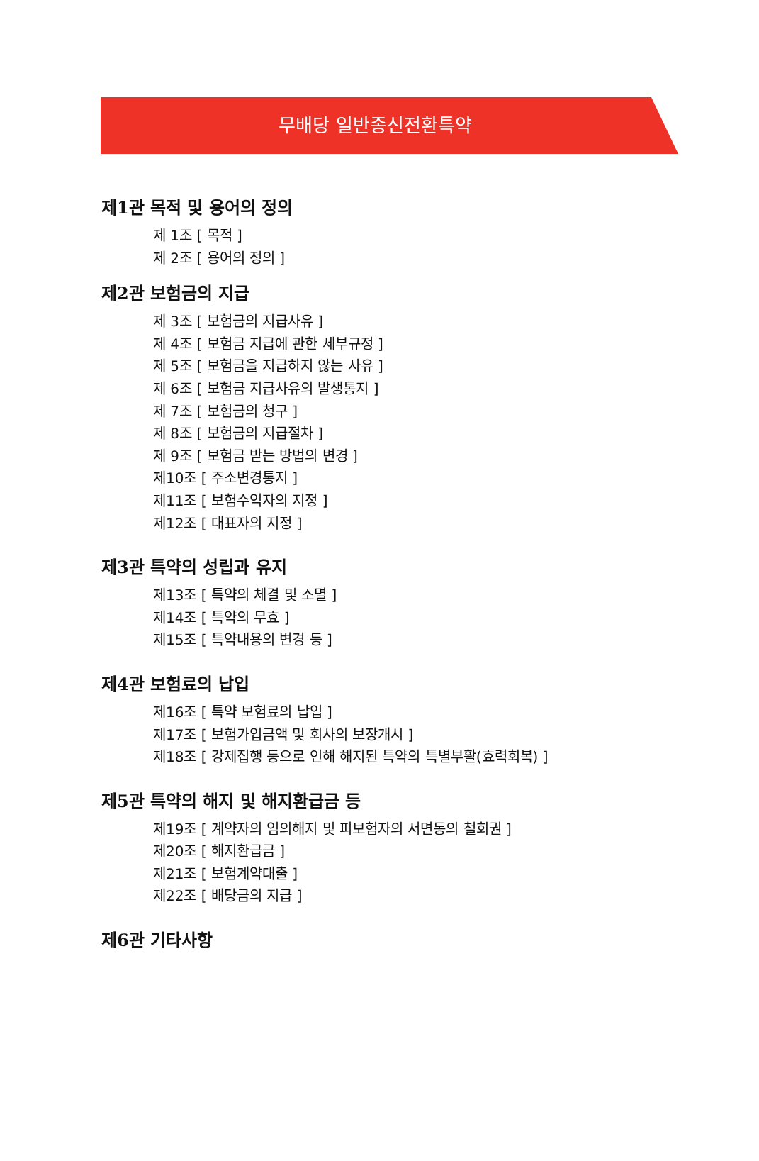무배당 일반종신전환특약
제1관 목적 및 용어의 정의
제 1조 [ 목적 ]
제 2조 [ 용어의 정의 ]
제2관 보험금의 지급
제 3조 [ 보험금의 지급사유 ]
제 4조 [ 보험금 지급에 관한 세부규정 ]
제 5조 [ 보험금을 지급하지 않는 사유 ]
제 6조 [ 보험금 지급사유의 발생통지 ]
제 7조 [ 보험금의 청구 ]
제 8조 [ 보험금의 지급절차 ]
제 9조 [ 보험금 받는 방법의 변경 ]
제10조 [ 주소변경통지 ]
제11조 [ 보험수익자의 지정 ]
제12조 [ 대표자의 지정 ]
제3관 특약의 성립과 유지
제13조 [ 특약의 체결 및 소멸 ]
제14조 [ 특약의 무효 ]
제15조 [ 특약내용의 변경 등 ]
제4관 보험료의 납입
제16조 [ 특약 보험료의 납입 ]
제17조 [ 보험가입금액 및 회사의 보장개시 ]
제18조 [ 강제집행 등으로 인해 해지된 특약의 특별부활(효력회복) ]
제5관 특약의 해지 및 해지환급금 등
제19조 [ 계약자의 임의해지 및 피보험자의 서면동의 철회권 ]
제20조 [ 해지환급금 ]
제21조 [ 보험계약대출 ]
제22조 [ 배당금의 지급 ]
제6관 기타사항